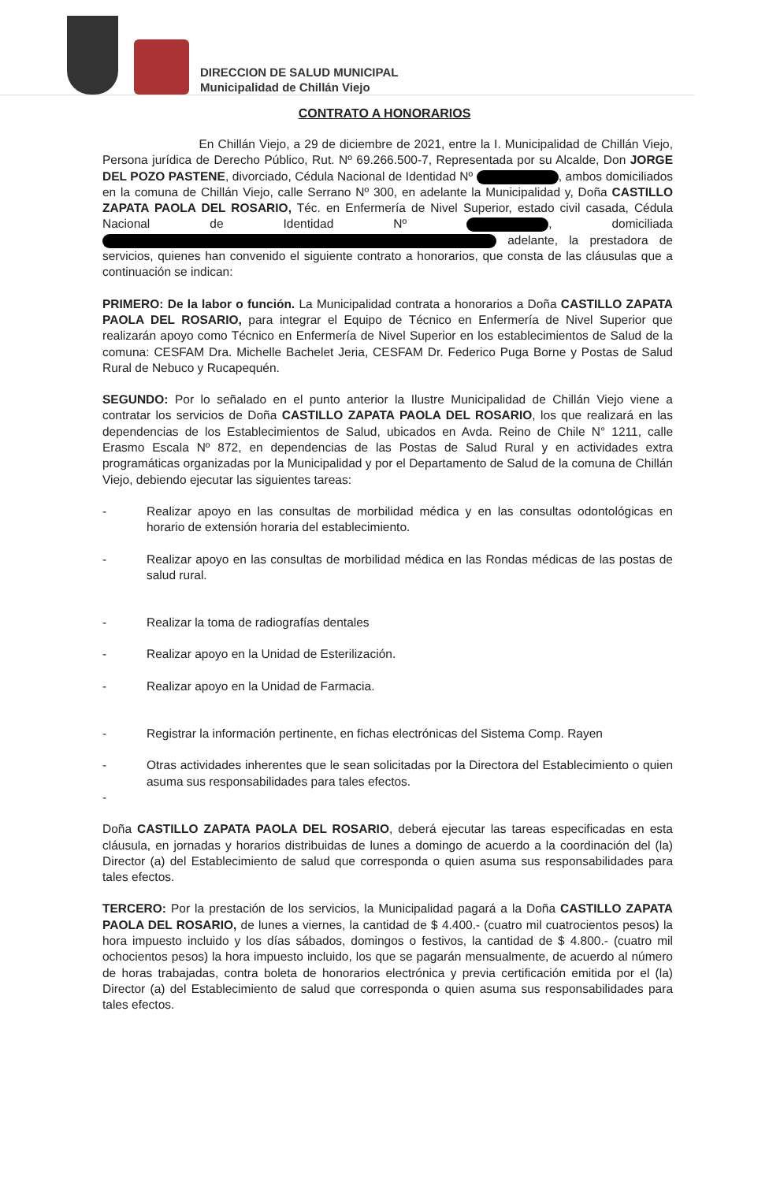DIRECCION DE SALUD MUNICIPAL
Municipalidad de Chillán Viejo
CONTRATO A HONORARIOS
En Chillán Viejo, a 29 de diciembre de 2021, entre la I. Municipalidad de Chillán Viejo, Persona jurídica de Derecho Público, Rut. Nº 69.266.500-7, Representada por su Alcalde, Don JORGE DEL POZO PASTENE, divorciado, Cédula Nacional de Identidad Nº , ambos domiciliados en la comuna de Chillán Viejo, calle Serrano Nº 300, en adelante la Municipalidad y, Doña CASTILLO ZAPATA PAOLA DEL ROSARIO, Téc. en Enfermería de Nivel Superior, estado civil casada, Cédula Nacional de Identidad Nº , domiciliada adelante, la prestadora de servicios, quienes han convenido el siguiente contrato a honorarios, que consta de las cláusulas que a continuación se indican:
PRIMERO: De la labor o función. La Municipalidad contrata a honorarios a Doña CASTILLO ZAPATA PAOLA DEL ROSARIO, para integrar el Equipo de Técnico en Enfermería de Nivel Superior que realizarán apoyo como Técnico en Enfermería de Nivel Superior en los establecimientos de Salud de la comuna: CESFAM Dra. Michelle Bachelet Jeria, CESFAM Dr. Federico Puga Borne y Postas de Salud Rural de Nebuco y Rucapequén.
SEGUNDO: Por lo señalado en el punto anterior la Ilustre Municipalidad de Chillán Viejo viene a contratar los servicios de Doña CASTILLO ZAPATA PAOLA DEL ROSARIO, los que realizará en las dependencias de los Establecimientos de Salud, ubicados en Avda. Reino de Chile N° 1211, calle Erasmo Escala Nº 872, en dependencias de las Postas de Salud Rural y en actividades extra programáticas organizadas por la Municipalidad y por el Departamento de Salud de la comuna de Chillán Viejo, debiendo ejecutar las siguientes tareas:
- Realizar apoyo en las consultas de morbilidad médica y en las consultas odontológicas en horario de extensión horaria del establecimiento.
- Realizar apoyo en las consultas de morbilidad médica en las Rondas médicas de las postas de salud rural.
- Realizar la toma de radiografías dentales
- Realizar apoyo en la Unidad de Esterilización.
- Realizar apoyo en la Unidad de Farmacia.
- Registrar la información pertinente, en fichas electrónicas del Sistema Comp. Rayen
- Otras actividades inherentes que le sean solicitadas por la Directora del Establecimiento o quien asuma sus responsabilidades para tales efectos.
-
Doña CASTILLO ZAPATA PAOLA DEL ROSARIO, deberá ejecutar las tareas especificadas en esta cláusula, en jornadas y horarios distribuidas de lunes a domingo de acuerdo a la coordinación del (la) Director (a) del Establecimiento de salud que corresponda o quien asuma sus responsabilidades para tales efectos.
TERCERO: Por la prestación de los servicios, la Municipalidad pagará a la Doña CASTILLO ZAPATA PAOLA DEL ROSARIO, de lunes a viernes, la cantidad de $ 4.400.- (cuatro mil cuatrocientos pesos) la hora impuesto incluido y los días sábados, domingos o festivos, la cantidad de $ 4.800.- (cuatro mil ochocientos pesos) la hora impuesto incluido, los que se pagarán mensualmente, de acuerdo al número de horas trabajadas, contra boleta de honorarios electrónica y previa certificación emitida por el (la) Director (a) del Establecimiento de salud que corresponda o quien asuma sus responsabilidades para tales efectos.